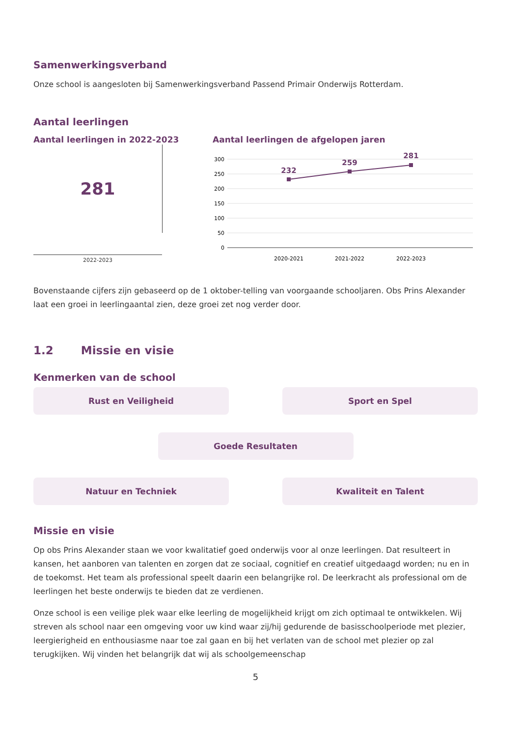Samenwerkingsverband
Onze school is aangesloten bij Samenwerkingsverband Passend Primair Onderwijs Rotterdam.
Aantal leerlingen
Aantal leerlingen in 2022-2023
281
2022-2023
Aantal leerlingen de afgelopen jaren
300
250
200
150
100
50
0
232
259
281
2020-2021
2021-2022
2022-2023
Bovenstaande cijfers zijn gebaseerd op de 1 oktober-telling van voorgaande schooljaren. Obs Prins Alexander laat een groei in leerlingaantal zien, deze groei zet nog verder door.
1.2 Missie en visie
Kenmerken van de school
Rust en Veiligheid Sport en Spel
Goede Resultaten
Natuur en Techniek Kwaliteit en Talent
Missie en visie
Op obs Prins Alexander staan we voor kwalitatief goed onderwijs voor al onze leerlingen. Dat resulteert in kansen, het aanboren van talenten en zorgen dat ze sociaal, cognitief en creatief uitgedaagd worden; nu en in de toekomst. Het team als professional speelt daarin een belangrijke rol. De leerkracht als professional om de leerlingen het beste onderwijs te bieden dat ze verdienen.
Onze school is een veilige plek waar elke leerling de mogelijkheid krijgt om zich optimaal te ontwikkelen. Wij streven als school naar een omgeving voor uw kind waar zij/hij gedurende de basisschoolperiode met plezier, leergierigheid en enthousiasme naar toe zal gaan en bij het verlaten van de school met plezier op zal terugkijken. Wij vinden het belangrijk dat wij als schoolgemeenschap
5